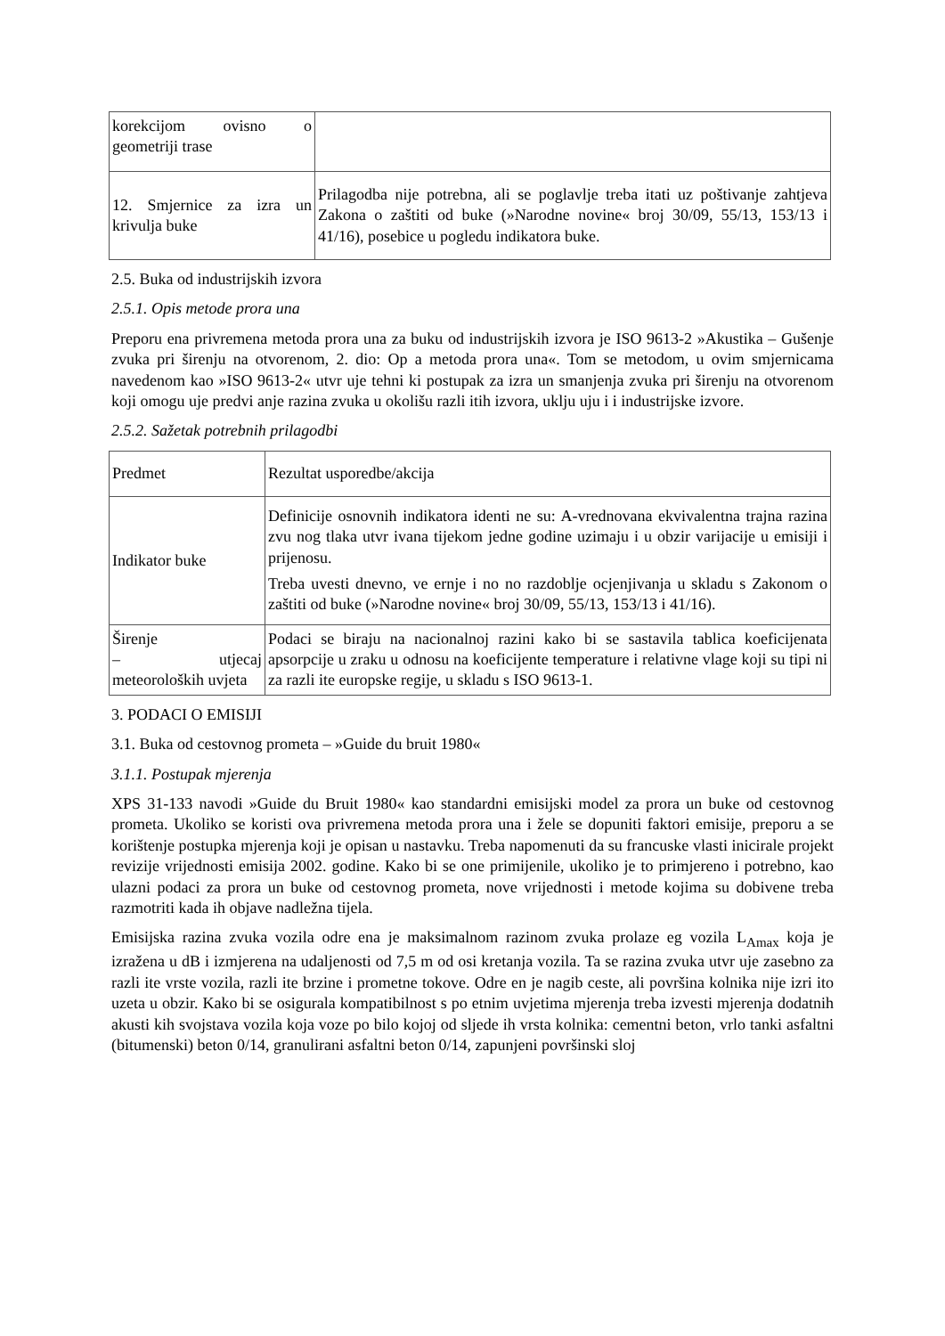| korekcijom ovisno o geometriji trase | |
| 12. Smjernice za izra un krivulja buke | Prilagodba nije potrebna, ali se poglavlje treba itati uz poštivanje zahtjeva Zakona o zaštiti od buke (»Narodne novine« broj 30/09, 55/13, 153/13 i 41/16), posebice u pogledu indikatora buke. |
2.5. Buka od industrijskih izvora
2.5.1. Opis metode prora una
Preporu ena privremena metoda prora una za buku od industrijskih izvora je ISO 9613-2 »Akustika – Gušenje zvuka pri širenju na otvorenom, 2. dio: Op a metoda prora una«. Tom se metodom, u ovim smjernicama navedenom kao »ISO 9613-2« utvr uje tehni ki postupak za izra un smanjenja zvuka pri širenju na otvorenom koji omogu uje predvi anje razina zvuka u okolišu razli itih izvora, uklju uju i i industrijske izvore.
2.5.2. Sažetak potrebnih prilagodbi
| Predmet | Rezultat usporedbe/akcija |
| Indikator buke | Definicije osnovnih indikatora identi ne su: A-vrednovana ekvivalentna trajna razina zvu nog tlaka utvr ivana tijekom jedne godine uzimaju i u obzir varijacije u emisiji i prijenosu. Treba uvesti dnevno, ve ernje i no no razdoblje ocjenjivanja u skladu s Zakonom o zaštiti od buke (»Narodne novine« broj 30/09, 55/13, 153/13 i 41/16). |
| Širenje – utjecaj meteoroloških uvjeta | Podaci se biraju na nacionalnoj razini kako bi se sastavila tablica koeficijenata apsorpcije u zraku u odnosu na koeficijente temperature i relativne vlage koji su tipi ni za razli ite europske regije, u skladu s ISO 9613-1. |
3. PODACI O EMISIJI
3.1. Buka od cestovnog prometa – »Guide du bruit 1980«
3.1.1. Postupak mjerenja
XPS 31-133 navodi »Guide du Bruit 1980« kao standardni emisijski model za prora un buke od cestovnog prometa. Ukoliko se koristi ova privremena metoda prora una i žele se dopuniti faktori emisije, preporu a se korištenje postupka mjerenja koji je opisan u nastavku. Treba napomenuti da su francuske vlasti inicirale projekt revizije vrijednosti emisija 2002. godine. Kako bi se one primijenile, ukoliko je to primjereno i potrebno, kao ulazni podaci za prora un buke od cestovnog prometa, nove vrijednosti i metode kojima su dobivene treba razmotriti kada ih objave nadležna tijela.
Emisijska razina zvuka vozila odre ena je maksimalnom razinom zvuka prolaze eg vozila L<sub>Amax</sub> koja je izražena u dB i izmjerena na udaljenosti od 7,5 m od osi kretanja vozila. Ta se razina zvuka utvr uje zasebno za razli ite vrste vozila, razli ite brzine i prometne tokove. Odre en je nagib ceste, ali površina kolnika nije izri ito uzeta u obzir. Kako bi se osigurala kompatibilnost s po etnim uvjetima mjerenja treba izvesti mjerenja dodatnih akusti kih svojstava vozila koja voze po bilo kojoj od sljede ih vrsta kolnika: cementni beton, vrlo tanki asfaltni (bitumenski) beton 0/14, granulirani asfaltni beton 0/14, zapunjeni površinski sloj